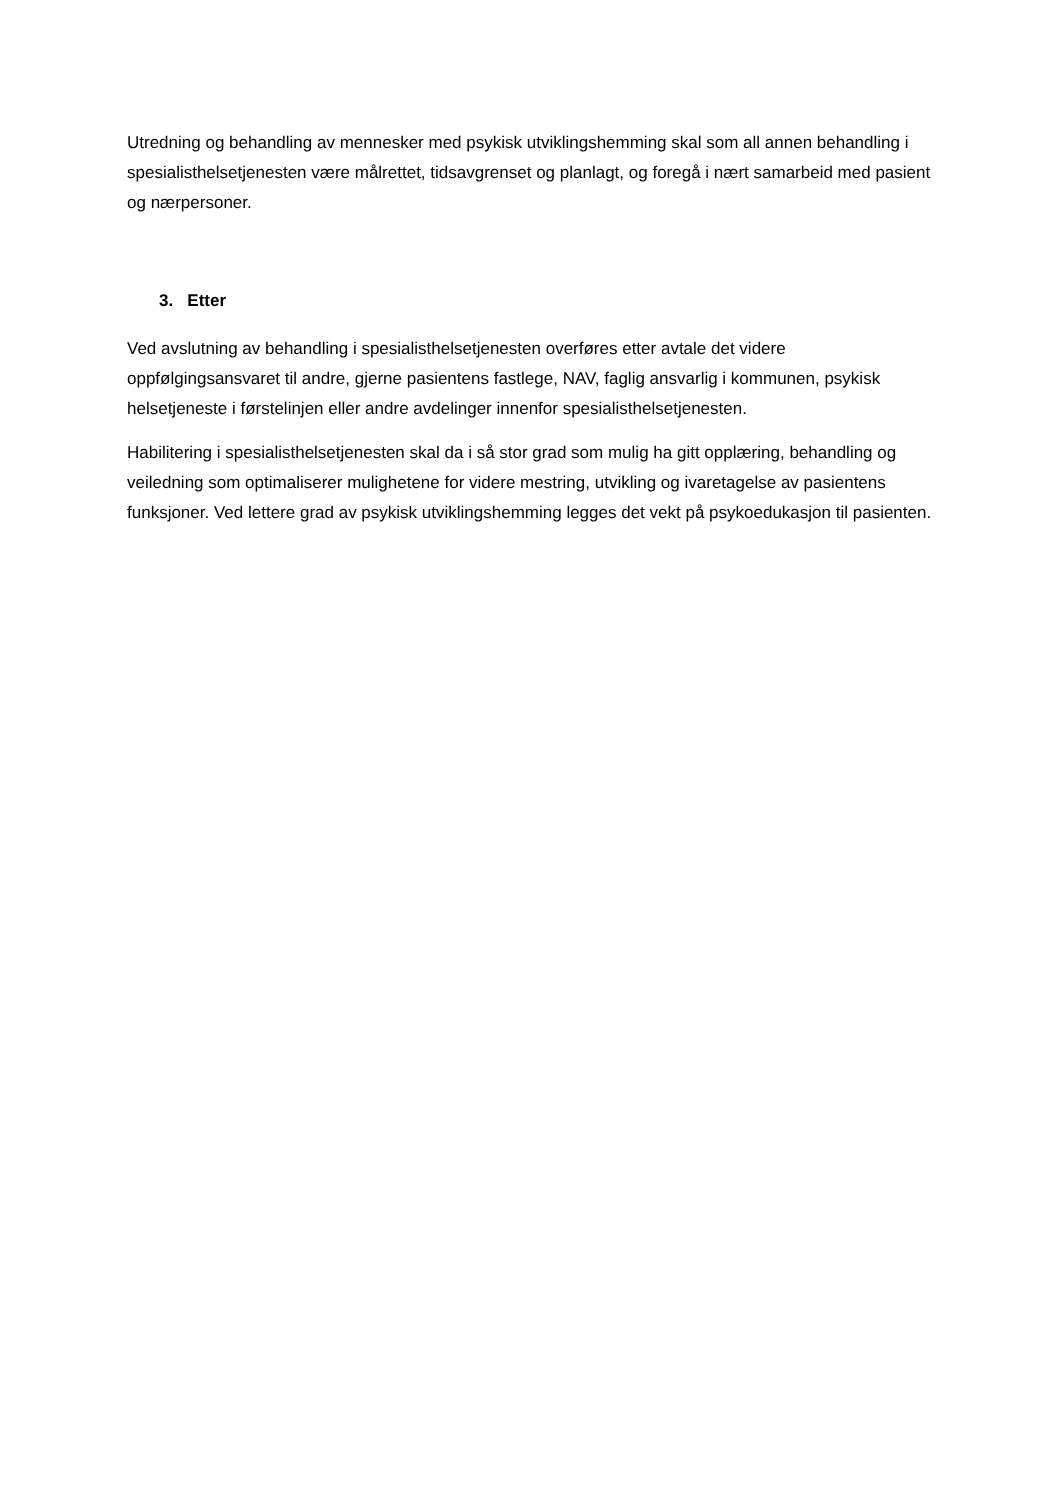Utredning og behandling av mennesker med psykisk utviklingshemming skal som all annen behandling i spesialisthelsetjenesten være målrettet, tidsavgrenset og planlagt, og foregå i nært samarbeid med pasient og nærpersoner.
3. Etter
Ved avslutning av behandling i spesialisthelsetjenesten overføres etter avtale det videre oppfølgingsansvaret til andre, gjerne pasientens fastlege, NAV, faglig ansvarlig i kommunen, psykisk helsetjeneste i førstelinjen eller andre avdelinger innenfor spesialisthelsetjenesten.
Habilitering i spesialisthelsetjenesten skal da i så stor grad som mulig ha gitt opplæring, behandling og veiledning som optimaliserer mulighetene for videre mestring, utvikling og ivaretagelse av pasientens funksjoner. Ved lettere grad av psykisk utviklingshemming legges det vekt på psykoedukasjon til pasienten.